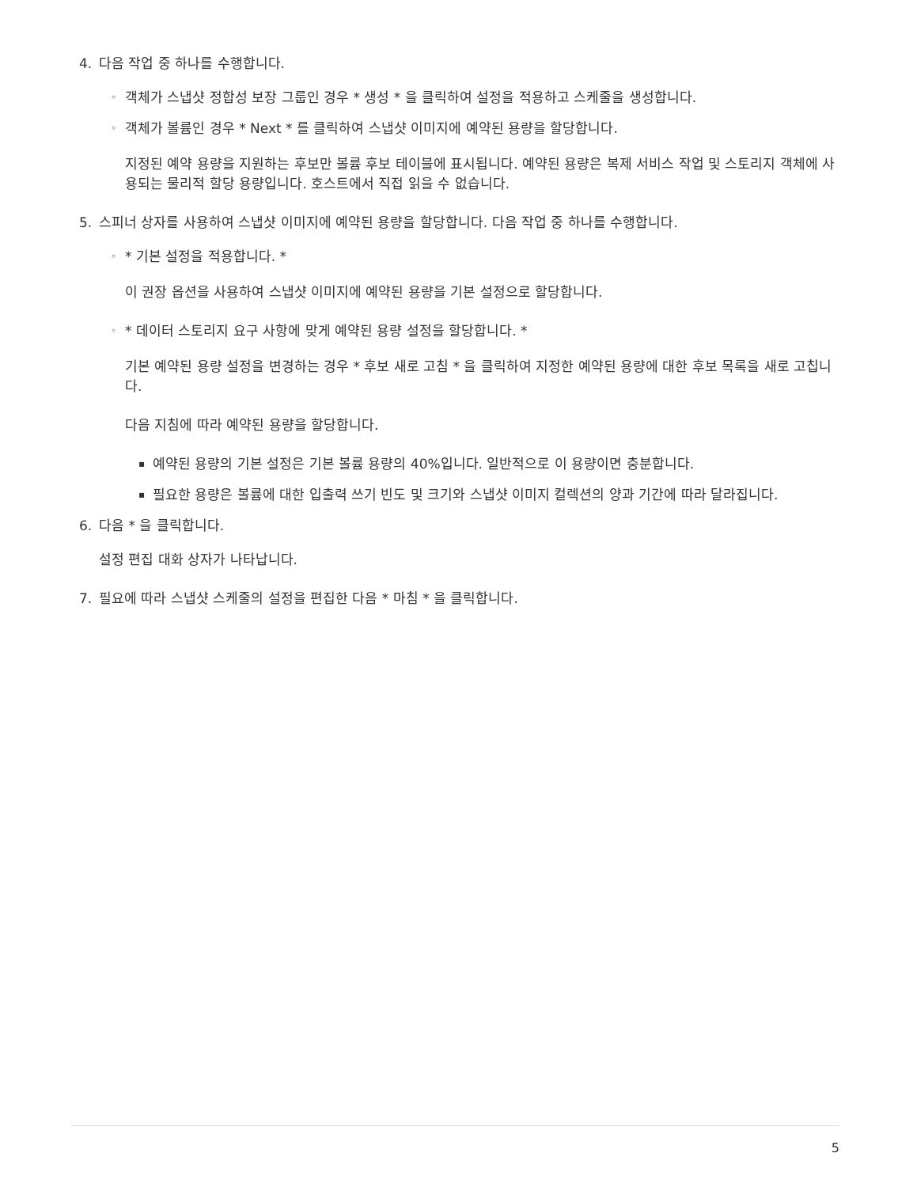4. 다음 작업 중 하나를 수행합니다.
◦ 객체가 스냅샷 정합성 보장 그룹인 경우 * 생성 * 을 클릭하여 설정을 적용하고 스케줄을 생성합니다.
◦ 객체가 볼륨인 경우 * Next * 를 클릭하여 스냅샷 이미지에 예약된 용량을 할당합니다.
지정된 예약 용량을 지원하는 후보만 볼륨 후보 테이블에 표시됩니다. 예약된 용량은 복제 서비스 작업 및 스토리지 객체에 사용되는 물리적 할당 용량입니다. 호스트에서 직접 읽을 수 없습니다.
5. 스피너 상자를 사용하여 스냅샷 이미지에 예약된 용량을 할당합니다. 다음 작업 중 하나를 수행합니다.
◦ * 기본 설정을 적용합니다. *
이 권장 옵션을 사용하여 스냅샷 이미지에 예약된 용량을 기본 설정으로 할당합니다.
◦ * 데이터 스토리지 요구 사항에 맞게 예약된 용량 설정을 할당합니다. *
기본 예약된 용량 설정을 변경하는 경우 * 후보 새로 고침 * 을 클릭하여 지정한 예약된 용량에 대한 후보 목록을 새로 고칩니다.
다음 지침에 따라 예약된 용량을 할당합니다.
▪ 예약된 용량의 기본 설정은 기본 볼륨 용량의 40%입니다. 일반적으로 이 용량이면 충분합니다.
▪ 필요한 용량은 볼륨에 대한 입출력 쓰기 빈도 및 크기와 스냅샷 이미지 컬렉션의 양과 기간에 따라 달라집니다.
6. 다음 * 을 클릭합니다.
설정 편집 대화 상자가 나타납니다.
7. 필요에 따라 스냅샷 스케줄의 설정을 편집한 다음 * 마침 * 을 클릭합니다.
5